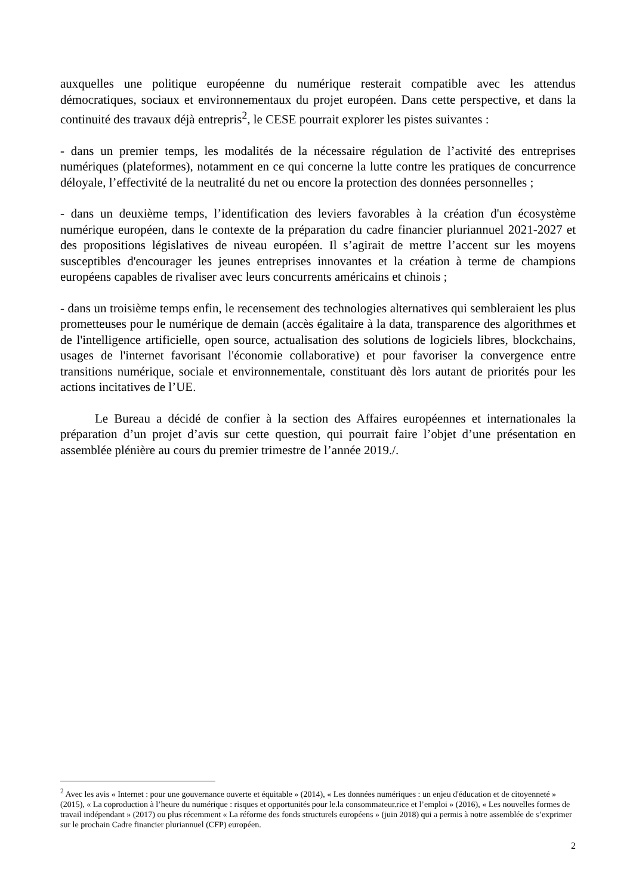auxquelles une politique européenne du numérique resterait compatible avec les attendus démocratiques, sociaux et environnementaux du projet européen. Dans cette perspective, et dans la continuité des travaux déjà entrepris<sup>2</sup>, le CESE pourrait explorer les pistes suivantes :
- dans un premier temps, les modalités de la nécessaire régulation de l’activité des entreprises numériques (plateformes), notamment en ce qui concerne la lutte contre les pratiques de concurrence déloyale, l’effectivité de la neutralité du net ou encore la protection des données personnelles ;
- dans un deuxième temps, l’identification des leviers favorables à la création d'un écosystème numérique européen, dans le contexte de la préparation du cadre financier pluriannuel 2021-2027 et des propositions législatives de niveau européen. Il s’agirait de mettre l’accent sur les moyens susceptibles d'encourager les jeunes entreprises innovantes et la création à terme de champions européens capables de rivaliser avec leurs concurrents américains et chinois ;
- dans un troisième temps enfin, le recensement des technologies alternatives qui sembleraient les plus prometteuses pour le numérique de demain (accès égalitaire à la data, transparence des algorithmes et de l'intelligence artificielle, open source, actualisation des solutions de logiciels libres, blockchains, usages de l'internet favorisant l'économie collaborative) et pour favoriser la convergence entre transitions numérique, sociale et environnementale, constituant dès lors autant de priorités pour les actions incitatives de l’UE.
Le Bureau a décidé de confier à la section des Affaires européennes et internationales la préparation d’un projet d’avis sur cette question, qui pourrait faire l’objet d’une présentation en assemblée plénière au cours du premier trimestre de l’année 2019./.
<sup>2</sup> Avec les avis « Internet : pour une gouvernance ouverte et équitable » (2014), « Les données numériques : un enjeu d'éducation et de citoyenneté » (2015), « La coproduction à l’heure du numérique : risques et opportunités pour le.la consommateur.rice et l’emploi » (2016), « Les nouvelles formes de travail indépendant » (2017) ou plus récemment « La réforme des fonds structurels européens » (juin 2018) qui a permis à notre assemblée de s’exprimer sur le prochain Cadre financier pluriannuel (CFP) européen.
2